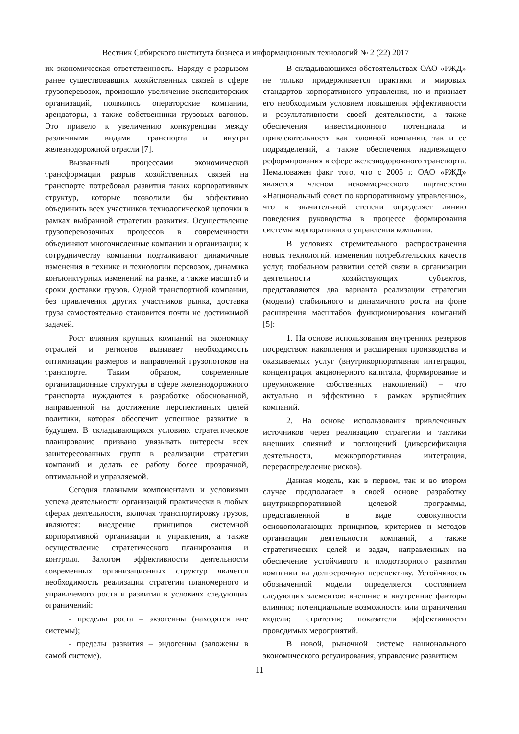Вестник Сибирского института бизнеса и информационных технологий № 2 (22) 2017
их экономическая ответственность. Наряду с разрывом ранее существовавших хозяйственных связей в сфере грузоперевозок, произошло увеличение экспедиторских организаций, появились операторские компании, арендаторы, а также собственники грузовых вагонов. Это привело к увеличению конкуренции между различными видами транспорта и внутри железнодорожной отрасли [7].
Вызванный процессами экономической трансформации разрыв хозяйственных связей на транспорте потребовал развития таких корпоративных структур, которые позволили бы эффективно объединить всех участников технологической цепочки в рамках выбранной стратегии развития. Осуществление грузоперевозочных процессов в современности объединяют многочисленные компании и организации; к сотрудничеству компании подталкивают динамичные изменения в технике и технологии перевозок, динамика конъюнктурных изменений на ранке, а также масштаб и сроки доставки грузов. Одной транспортной компании, без привлечения других участников рынка, доставка груза самостоятельно становится почти не достижимой задачей.
Рост влияния крупных компаний на экономику отраслей и регионов вызывает необходимость оптимизации размеров и направлений грузопотоков на транспорте. Таким образом, современные организационные структуры в сфере железнодорожного транспорта нуждаются в разработке обоснованной, направленной на достижение перспективных целей политики, которая обеспечит успешное развитие в будущем. В складывающихся условиях стратегическое планирование призвано увязывать интересы всех заинтересованных групп в реализации стратегии компаний и делать ее работу более прозрачной, оптимальной и управляемой.
Сегодня главными компонентами и условиями успеха деятельности организаций практически в любых сферах деятельности, включая транспортировку грузов, являются: внедрение принципов системной корпоративной организации и управления, а также осуществление стратегического планирования и контроля. Залогом эффективности деятельности современных организационных структур является необходимость реализации стратегии планомерного и управляемого роста и развития в условиях следующих ограничений:
- пределы роста – экзогенны (находятся вне системы);
- пределы развития – эндогенны (заложены в самой системе).
В складывающихся обстоятельствах ОАО «РЖД» не только придерживается практики и мировых стандартов корпоративного управления, но и признает его необходимым условием повышения эффективности и результативности своей деятельности, а также обеспечения инвестиционного потенциала и привлекательности как головной компании, так и ее подразделений, а также обеспечения надлежащего реформирования в сфере железнодорожного транспорта. Немаловажен факт того, что с 2005 г. ОАО «РЖД» является членом некоммерческого партнерства «Национальный совет по корпоративному управлению», что в значительной степени определяет линию поведения руководства в процессе формирования системы корпоративного управления компании.
В условиях стремительного распространения новых технологий, изменения потребительских качеств услуг, глобальном развитии сетей связи в организации деятельности хозяйствующих субъектов, представляются два варианта реализации стратегии (модели) стабильного и динамичного роста на фоне расширения масштабов функционирования компаний [5]:
1. На основе использования внутренних резервов посредством накопления и расширения производства и оказываемых услуг (внутрикорпоративная интеграция, концентрация акционерного капитала, формирование и преумножение собственных накоплений) – что актуально и эффективно в рамках крупнейших компаний.
2. На основе использования привлеченных источников через реализацию стратегии и тактики внешних слияний и поглощений (диверсификация деятельности, межкорпоративная интеграция, перераспределение рисков).
Данная модель, как в первом, так и во втором случае предполагает в своей основе разработку внутрикорпоративной целевой программы, представленной в виде совокупности основополагающих принципов, критериев и методов организации деятельности компаний, а также стратегических целей и задач, направленных на обеспечение устойчивого и плодотворного развития компании на долгосрочную перспективу. Устойчивость обозначенной модели определяется состоянием следующих элементов: внешние и внутренние факторы влияния; потенциальные возможности или ограничения модели; стратегия; показатели эффективности проводимых мероприятий.
В новой, рыночной системе национального экономического регулирования, управление развитием
11